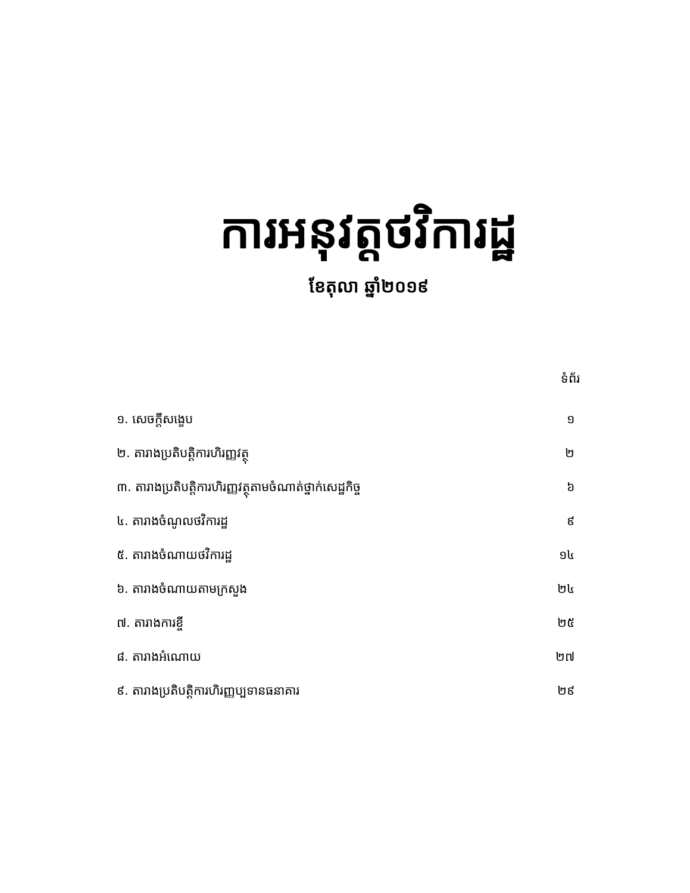ការអនុវត្តថវិការដ្ឋ
ខែតុលា ឆ្នាំ២០១៩
| | ទំព័រ |
| --- | --- |
| ១. សេចក្តីសង្ខេប | ១ |
| ២. តារាងប្រតិបត្តិការហិរញ្ញវត្ថុ | ២ |
| ៣. តារាងប្រតិបត្តិការហិរញ្ញវត្ថុតាមចំណាត់ថ្នាក់សេដ្ឋកិច្ច | ៦ |
| ៤. តារាងចំណូលថវិការដ្ឋ | ៩ |
| ៥. តារាងចំណាយថវិការដ្ឋ | ១៤ |
| ៦. តារាងចំណាយតាមក្រសួង | ២៤ |
| ៧. តារាងការខ្ចី | ២៥ |
| ៨. តារាងអំណោយ | ២៧ |
| ៩. តារាងប្រតិបត្តិការហិរញ្ញប្បទានធនាគារ | ២៩ |